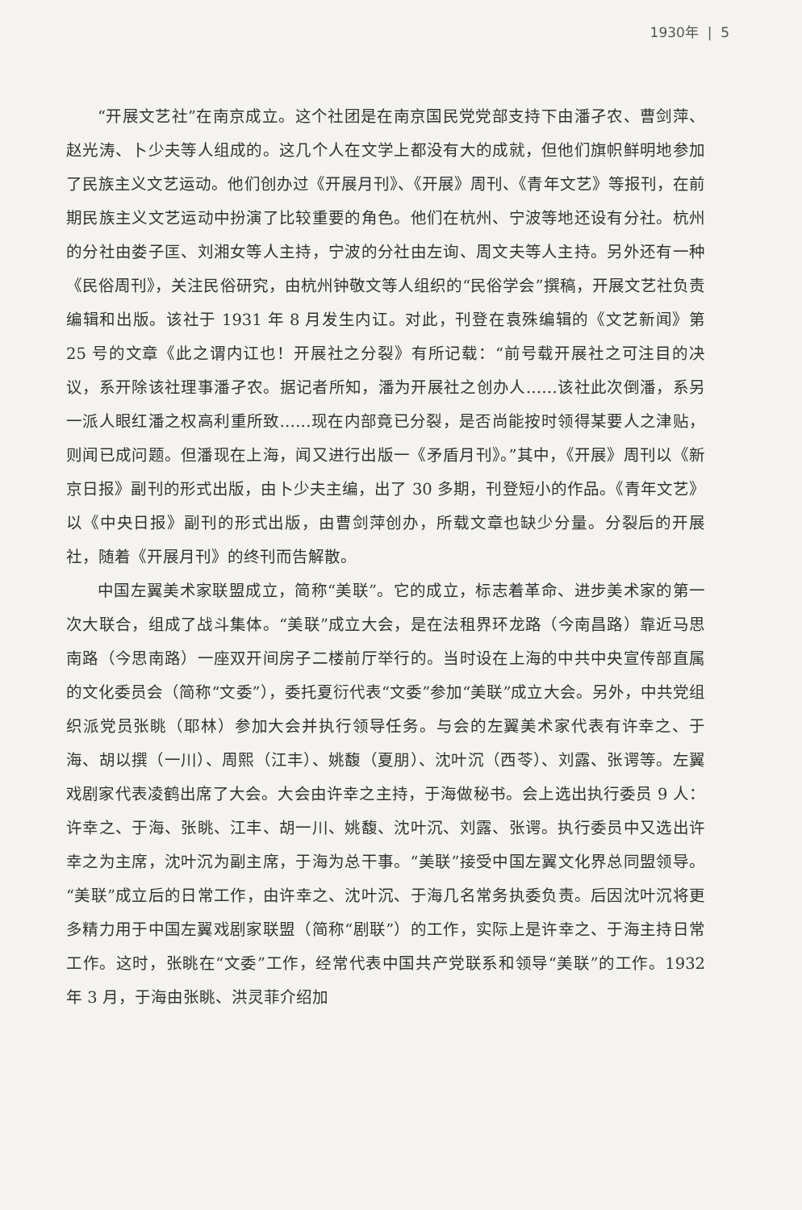1930年 | 5
“开展文艺社”在南京成立。这个社团是在南京国民党党部支持下由潘孑农、曹剑萍、赵光涛、卜少夫等人组成的。这几个人在文学上都没有大的成就，但他们旗帜鲜明地参加了民族主义文艺运动。他们创办过《开展月刊》、《开展》周刊、《青年文艺》等报刊，在前期民族主义文艺运动中扮演了比较重要的角色。他们在杭州、宁波等地还设有分社。杭州的分社由娄子匡、刘湘女等人主持，宁波的分社由左询、周文夫等人主持。另外还有一种《民俗周刊》，关注民俗研究，由杭州钟敬文等人组织的“民俗学会”撰稿，开展文艺社负责编辑和出版。该社于 1931 年 8 月发生内讧。对此，刊登在袁殊编辑的《文艺新闻》第 25 号的文章《此之谓内讧也！开展社之分裂》有所记载：“前号载开展社之可注目的决议，系开除该社理事潘孑农。据记者所知，潘为开展社之创办人……该社此次倒潘，系另一派人眼红潘之权高利重所致……现在内部竟已分裂，是否尚能按时领得某要人之津贴，则闻已成问题。但潘现在上海，闻又进行出版一《矛盾月刊》。”其中，《开展》周刊以《新京日报》副刊的形式出版，由卜少夫主编，出了 30 多期，刊登短小的作品。《青年文艺》以《中央日报》副刊的形式出版，由曹剑萍创办，所载文章也缺少分量。分裂后的开展社，随着《开展月刊》的终刊而告解散。
中国左翼美术家联盟成立，简称“美联”。它的成立，标志着革命、进步美术家的第一次大联合，组成了战斗集体。“美联”成立大会，是在法租界环龙路（今南昌路）靠近马思南路（今思南路）一座双开间房子二楼前厅举行的。当时设在上海的中共中央宣传部直属的文化委员会（简称“文委”），委托夏衍代表“文委”参加“美联”成立大会。另外，中共党组织派党员张眺（耶林）参加大会并执行领导任务。与会的左翼美术家代表有许幸之、于海、胡以撰（一川）、周熙（江丰）、姚馥（夏朋）、沈叶沉（西苓）、刘露、张谔等。左翼戏剧家代表凌鹤出席了大会。大会由许幸之主持，于海做秘书。会上选出执行委员 9 人：许幸之、于海、张眺、江丰、胡一川、姚馥、沈叶沉、刘露、张谔。执行委员中又选出许幸之为主席，沈叶沉为副主席，于海为总干事。“美联”接受中国左翼文化界总同盟领导。“美联”成立后的日常工作，由许幸之、沈叶沉、于海几名常务执委负责。后因沈叶沉将更多精力用于中国左翼戏剧家联盟（简称“剧联”）的工作，实际上是许幸之、于海主持日常工作。这时，张眺在“文委”工作，经常代表中国共产党联系和领导“美联”的工作。1932 年 3 月，于海由张眺、洪灵菲介绍加